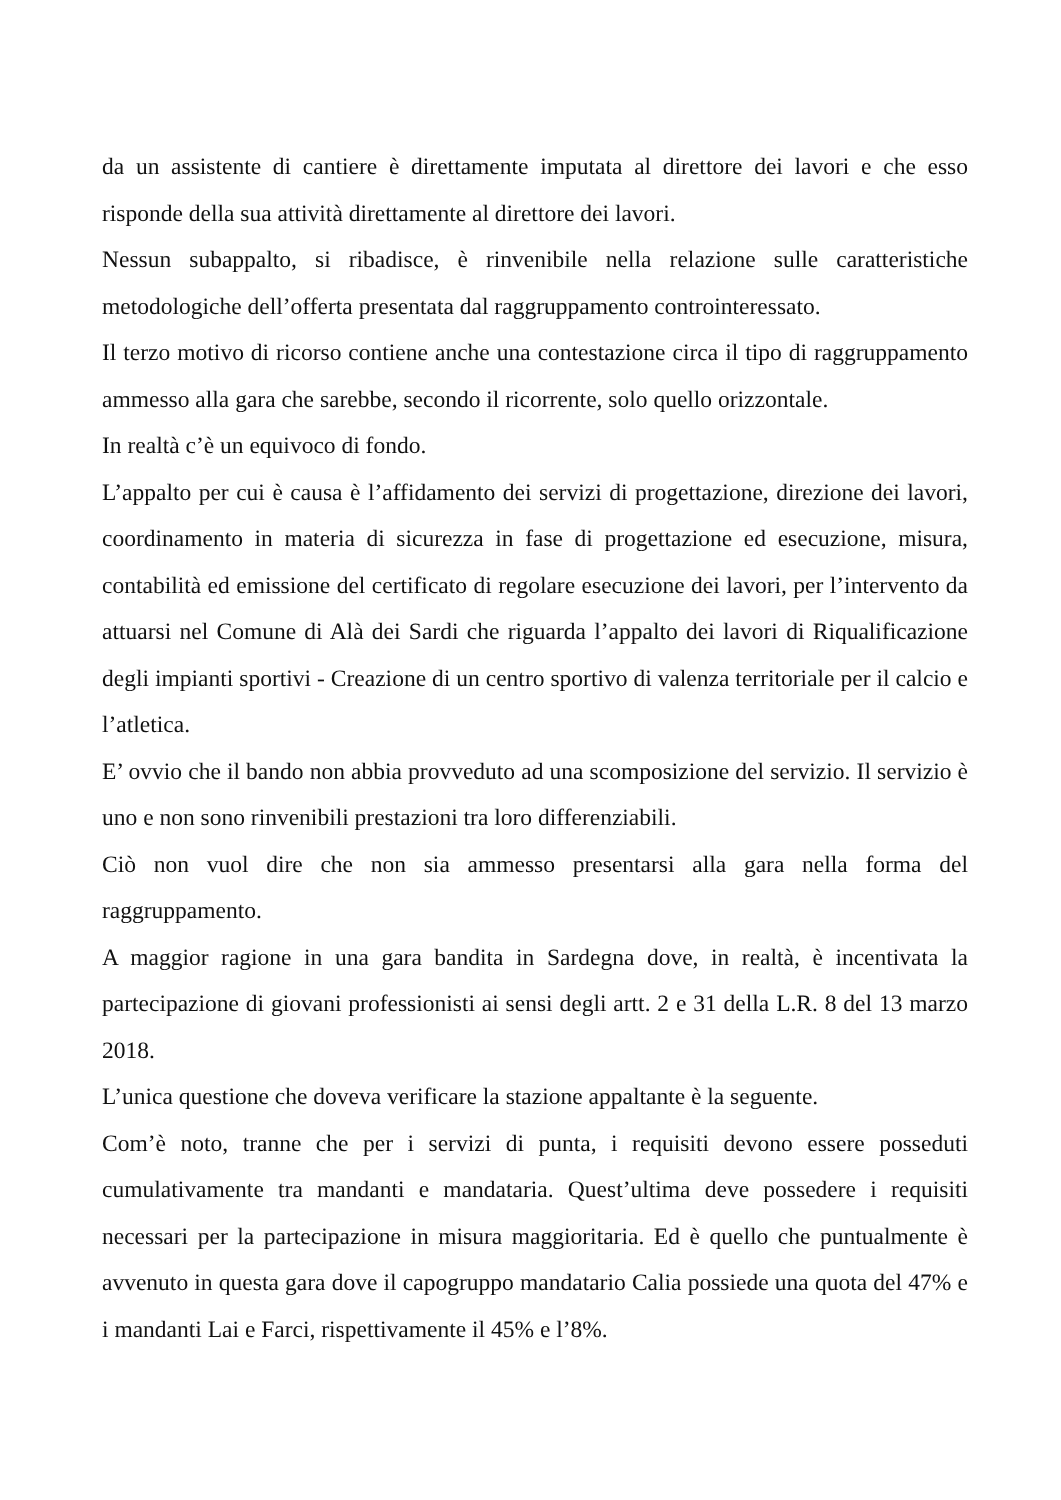da un assistente di cantiere è direttamente imputata al direttore dei lavori e che esso risponde della sua attività direttamente al direttore dei lavori.
Nessun subappalto, si ribadisce, è rinvenibile nella relazione sulle caratteristiche metodologiche dell’offerta presentata dal raggruppamento controinteressato.
Il terzo motivo di ricorso contiene anche una contestazione circa il tipo di raggruppamento ammesso alla gara che sarebbe, secondo il ricorrente, solo quello orizzontale.
In realtà c’è un equivoco di fondo.
L’appalto per cui è causa è l’affidamento dei servizi di progettazione, direzione dei lavori, coordinamento in materia di sicurezza in fase di progettazione ed esecuzione, misura, contabilità ed emissione del certificato di regolare esecuzione dei lavori, per l’intervento da attuarsi nel Comune di Alà dei Sardi che riguarda l’appalto dei lavori di Riqualificazione degli impianti sportivi - Creazione di un centro sportivo di valenza territoriale per il calcio e l’atletica.
E’ ovvio che il bando non abbia provveduto ad una scomposizione del servizio. Il servizio è uno e non sono rinvenibili prestazioni tra loro differenziabili.
Ciò non vuol dire che non sia ammesso presentarsi alla gara nella forma del raggruppamento.
A maggior ragione in una gara bandita in Sardegna dove, in realtà, è incentivata la partecipazione di giovani professionisti ai sensi degli artt. 2 e 31 della L.R. 8 del 13 marzo 2018.
L’unica questione che doveva verificare la stazione appaltante è la seguente.
Com’è noto, tranne che per i servizi di punta, i requisiti devono essere posseduti cumulativamente tra mandanti e mandataria. Quest’ultima deve possedere i requisiti necessari per la partecipazione in misura maggioritaria. Ed è quello che puntualmente è avvenuto in questa gara dove il capogruppo mandatario Calia possiede una quota del 47% e i mandanti Lai e Farci, rispettivamente il 45% e l’8%.